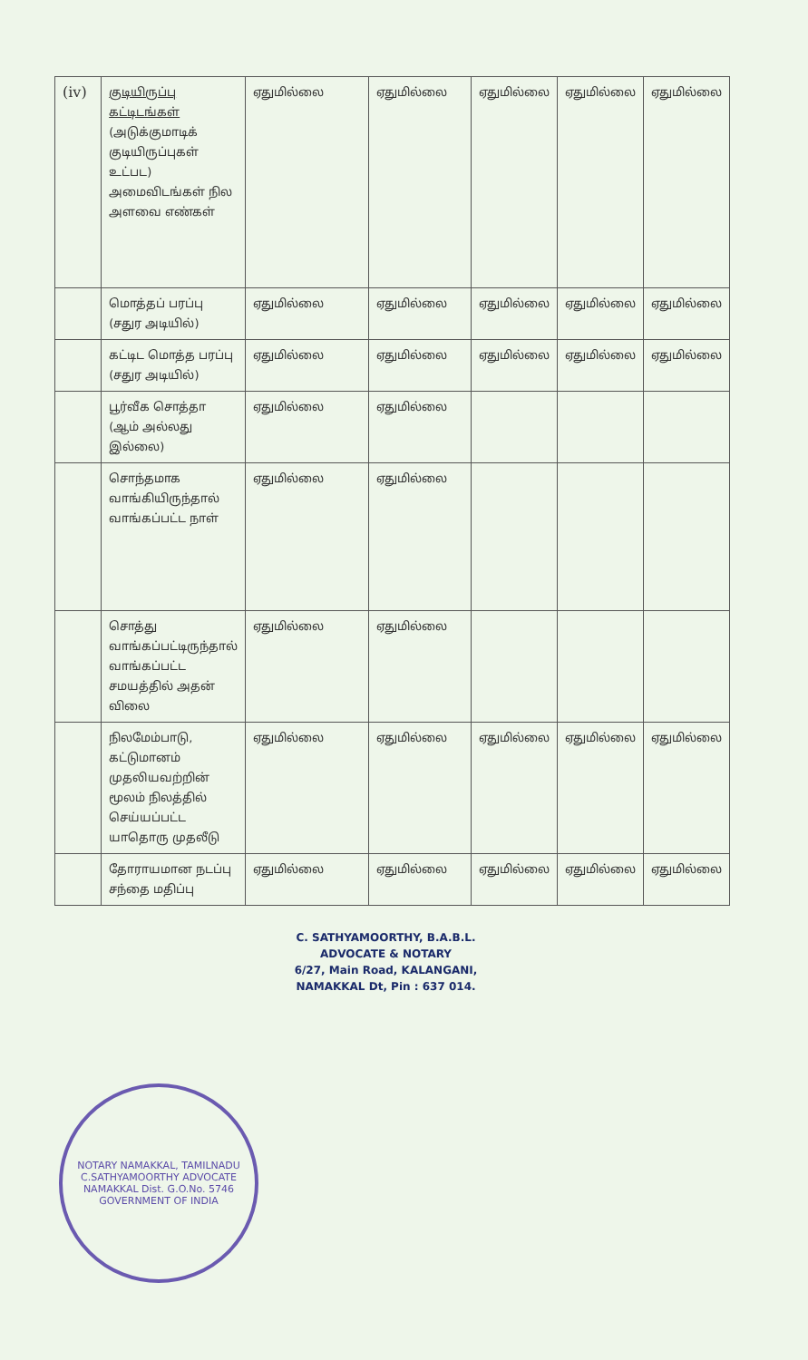| (iv) | குடியிருப்பு கட்டிடங்கள் (அடுக்குமாடிக் குடியிருப்புகள் உட்பட) அமைவிடங்கள் நில அளவை எண்கள் | ஏதுமில்லை | ஏதுமில்லை | ஏதுமில்லை | ஏதுமில்லை | ஏதுமில்லை |
| | மொத்தப் பரப்பு (சதுர அடியில்) | ஏதுமில்லை | ஏதுமில்லை | ஏதுமில்லை | ஏதுமில்லை | ஏதுமில்லை |
| | கட்டிட மொத்த பரப்பு (சதுர அடியில்) | ஏதுமில்லை | ஏதுமில்லை | ஏதுமில்லை | ஏதுமில்லை | ஏதுமில்லை |
| | பூர்வீக சொத்தா (ஆம் அல்லது இல்லை) | ஏதுமில்லை | ஏதுமில்லை | | | |
| | சொந்தமாக வாங்கியிருந்தால் வாங்கப்பட்ட நாள் | ஏதுமில்லை | ஏதுமில்லை | | | |
| | சொத்து வாங்கப்பட்டிருந்தால் வாங்கப்பட்ட சமயத்தில் அதன் விலை | ஏதுமில்லை | ஏதுமில்லை | | | |
| | நிலமேம்பாடு, கட்டுமானம் முதலியவற்றின் மூலம் நிலத்தில் செய்யப்பட்ட யாதொரு முதலீடு | ஏதுமில்லை | ஏதுமில்லை | ஏதுமில்லை | ஏதுமில்லை | ஏதுமில்லை |
| | தோராயமான நடப்பு சந்தை மதிப்பு | ஏதுமில்லை | ஏதுமில்லை | ஏதுமில்லை | ஏதுமில்லை | ஏதுமில்லை |
NOTARY NAMAKKAL, TAMILNADU
C.SATHYAMOORTHY ADVOCATE NAMAKKAL Dist. G.O.No. 5746
GOVERNMENT OF INDIA
C. SATHYAMOORTHY, B.A.B.L.
ADVOCATE & NOTARY
6/27, Main Road, KALANGANI,
NAMAKKAL Dt, Pin : 637 014.